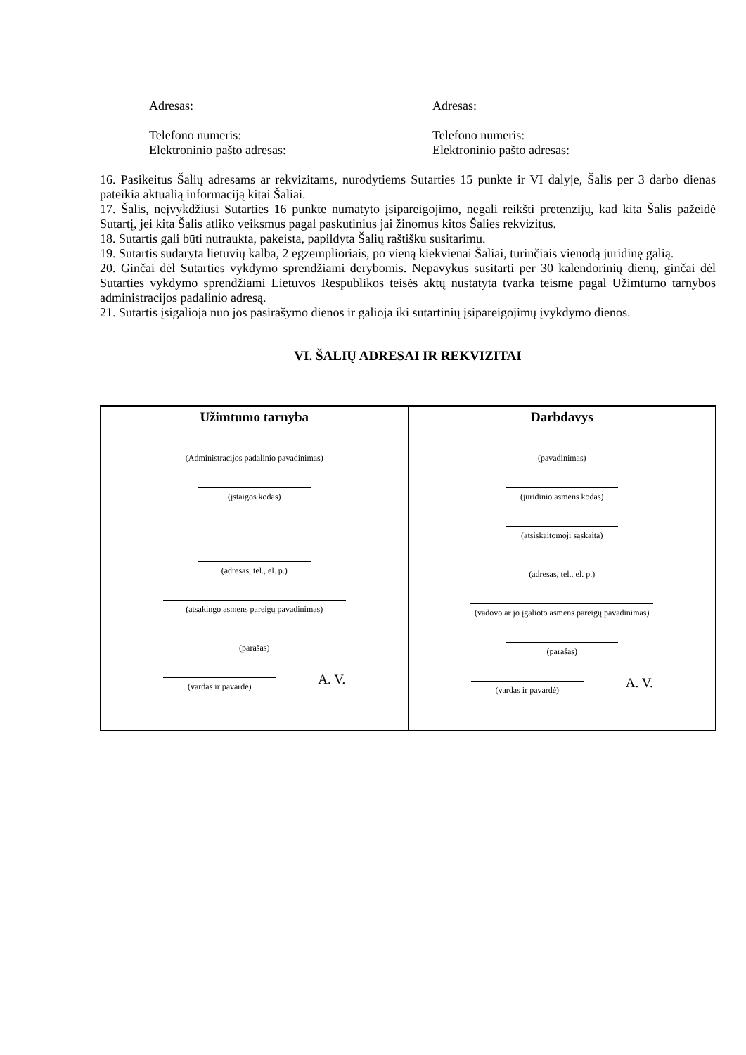Adresas: Adresas:
Telefono numeris:
Elektroninio pašto adresas:
Telefono numeris:
Elektroninio pašto adresas:
16. Pasikeitus Šalių adresams ar rekvizitams, nurodytiems Sutarties 15 punkte ir VI dalyje, Šalis per 3 darbo dienas pateikia aktualią informaciją kitai Šaliai.
17. Šalis, neįvykdžiusi Sutarties 16 punkte numatyto įsipareigojimo, negali reikšti pretenzijų, kad kita Šalis pažeidė Sutartį, jei kita Šalis atliko veiksmus pagal paskutinius jai žinomus kitos Šalies rekvizitus.
18. Sutartis gali būti nutraukta, pakeista, papildyta Šalių raštišku susitarimu.
19. Sutartis sudaryta lietuvių kalba, 2 egzemplioriais, po vieną kiekvienai Šaliai, turinčiais vienodą juridinę galią.
20. Ginčai dėl Sutarties vykdymo sprendžiami derybomis. Nepavykus susitarti per 30 kalendorinių dienų, ginčai dėl Sutarties vykdymo sprendžiami Lietuvos Respublikos teisės aktų nustatyta tvarka teisme pagal Užimtumo tarnybos administracijos padalinio adresą.
21. Sutartis įsigalioja nuo jos pasirašymo dienos ir galioja iki sutartinių įsipareigojimų įvykdymo dienos.
VI. ŠALIŲ ADRESAI IR REKVIZITAI
| Užimtumo tarnyba (Administracijos padalinio pavadinimas) (įstaigos kodas) (adresas, tel., el. p.) (atsakingo asmens pareigų pavadinimas) (parašas) (vardas ir pavardė) A. V. | Darbdavys (pavadinimas) (juridinio asmens kodas) (atsiskaitomoji sąskaita) (adresas, tel., el. p.) (vadovo ar jo įgalioto asmens pareigų pavadinimas) (parašas) (vardas ir pavardė) A. V. |